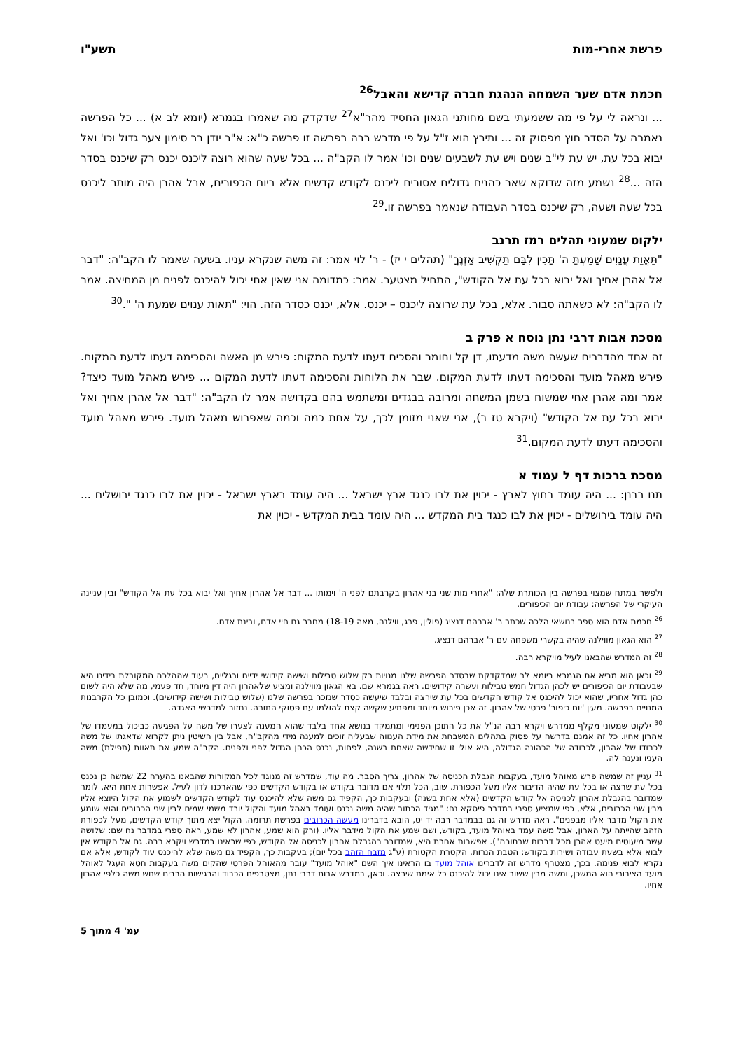פרשת אחרי-מות תשע"ו
חכמת אדם שער השמחה הנהגת חברה קדישא והאבל<sup>26</sup>
... ונראה לי על פי מה ששמעתי בשם מחותני הגאון החסיד מהר"א<sup>27</sup> שדקדק מה שאמרו בגמרא (יומא לב א) ... כל הפרשה נאמרה על הסדר חוץ מפסוק זה ... ותירץ הוא ז"ל על פי מדרש רבה בפרשה זו פרשה כ"א: א"ר יודן בר סימון צער גדול וכו' ואל יבוא בכל עת, יש עת לי"ב שנים ויש עת לשבעים שנים וכו' אמר לו הקב"ה ... בכל שעה שהוא רוצה ליכנס יכנס רק שיכנס בסדר הזה ...<sup>28</sup> נשמע מזה שדוקא שאר כהנים גדולים אסורים ליכנס לקודש קדשים אלא ביום הכפורים, אבל אהרן היה מותר ליכנס בכל שעה ושעה, רק שיכנס בסדר העבודה שנאמר בפרשה זו.<sup>29</sup>
ילקוט שמעוני תהלים רמז תרנב
"תַּאֲוַת עֲנָוִים שָׁמַעְתָּ ה' תָּכִין לִבָּם תַּקְשִׁיב אָזְנֶךָ" (תהלים י יז) - ר' לוי אמר: זה משה שנקרא עניו. בשעה שאמר לו הקב"ה: "דבר אל אהרן אחיך ואל יבוא בכל עת אל הקודש", התחיל מצטער. אמר: כמדומה אני שאין אחי יכול להיכנס לפנים מן המחיצה. אמר לו הקב"ה: לא כשאתה סבור. אלא, בכל עת שרוצה ליכנס – יכנס. אלא, יכנס כסדר הזה. הוי: "תאות ענוים שמעת ה' ".<sup>30</sup>
מסכת אבות דרבי נתן נוסח א פרק ב
זה אחד מהדברים שעשה משה מדעתו, דן קל וחומר והסכים דעתו לדעת המקום: פירש מן האשה והסכימה דעתו לדעת המקום. פירש מאהל מועד והסכימה דעתו לדעת המקום. שבר את הלוחות והסכימה דעתו לדעת המקום ... פירש מאהל מועד כיצד? אמר ומה אהרן אחי שמשוח בשמן המשחה ומרובה בבגדים ומשתמש בהם בקדושה אמר לו הקב"ה: "דבר אל אהרן אחיך ואל יבוא בכל עת אל הקודש" (ויקרא טז ב), אני שאני מזומן לכך, על אחת כמה וכמה שאפרוש מאהל מועד. פירש מאהל מועד והסכימה דעתו לדעת המקום.<sup>31</sup>
מסכת ברכות דף ל עמוד א
תנו רבנן: ... היה עומד בחוץ לארץ - יכוין את לבו כנגד ארץ ישראל ... היה עומד בארץ ישראל - יכוין את לבו כנגד ירושלים ... היה עומד בירושלים - יכוין את לבו כנגד בית המקדש ... היה עומד בבית המקדש - יכוין את
ולפשר במתח שמצוי בפרשה בין הכותרת שלה: "אחרי מות שני בני אהרון בקרבתם לפני ה' וימותו ... דבר אל אהרון אחיך ואל יבוא בכל עת אל הקודש" ובין עניינה העיקרי של הפרשה: עבודת יום הכיפורים.
<sup>26</sup> חכמת אדם הוא ספר בנושאי הלכה שכתב ר' אברהם דנציג (פולין, פרג, ווילנה, מאה 18-19) מחבר גם חיי אדם, ובינת אדם.
<sup>27</sup> הוא הגאון מווילנה שהיה בקשרי משפחה עם ר' אברהם דנציג.
<sup>28</sup> זה המדרש שהבאנו לעיל מויקרא רבה.
<sup>29</sup> וכאן הוא מביא את הגמרא ביומא לב שמדקדקת שבסדר הפרשה שלנו מנויות רק שלוש טבילות ושישה קידושי ידיים ורגליים, בעוד שההלכה המקובלת בידינו היא שבעבודת יום הכיפורים יש לכהן הגדול חמש טבילות ועשרה קידושים. ראה בגמרא שם. בא הגאון מווילנה ומציע שלאהרון היה דין מיוחד, חד פעמי, מה שלא היה לשום כהן גדול אחריו, שהוא יכול להיכנס אל קודש הקדשים בכל עת שירצה ובלבד שיעשה כסדר שנזכר בפרשה שלנו (שלוש טבילות ושישה קידושים). וכמובן כל הקרבנות המנויים בפרשה. מעין 'יום כיפור' פרטי של אהרון. זה אכן פירוש מיוחד ומפתיע שקשה קצת להולמו עם פסוקי התורה. נחזור למדרשי האגדה.
<sup>30</sup> ילקוט שמעוני מקלף ממדרש ויקרא רבה הנ"ל את כל התוכן הפנימי ומתמקד בנושא אחד בלבד שהוא המענה לצערו של משה על הפגיעה כביכול במעמדו של אהרון אחיו. כל זה אמנם בדרשה על פסוק בתהלים המשבחת את מידת הענווה שבעליה זוכים למענה מידי מהקב"ה, אבל בין השיטין ניתן לקרוא שדאגתו של משה לכבודו של אהרון, לכבודה של הכהונה הגדולה, היא אולי זו שחידשה שאחת בשנה, לפחות, נכנס הכהן הגדול לפני ולפנים. הקב"ה שמע את תאוות (תפילת) משה העניו ונענה לה.
<sup>31</sup> עניין זה שמשה פרש מאוהל מועד, בעקבות הגבלת הכניסה של אהרון, צריך הסבר. מה עוד, שמדרש זה מנוגד לכל המקורות שהבאנו בהערה 22 שמשה כן נכנס בכל עת שרצה או בכל עת שהיה הדיבור אליו מעל הכפורת. שוב, הכל תלוי אם מדובר בקודש או בקודש הקדשים כפי שהארכנו לדון לעיל. אפשרות אחת היא, לומר שמדובר בהגבלת אהרון לכניסה אל קודש הקדשים (אלא אחת בשנה) ובעקבות כך, הקפיד גם משה שלא להיכנס עוד לקודש הקדשים לשמוע את הקול היוצא אליו מבין שני הכרובים, אלא, כפי שמציע ספרי במדבר פיסקא נח: "מגיד הכתוב שהיה משה נכנס ועומד באהל מועד והקול יורד משמי שמים לבין שני הכרובים והוא שומע את הקול מדבר אליו מבפנים". ראה מדרש זה גם בבמדבר רבה יד יט, הובא בדברינו מעשה הכרובים בפרשת תרומה. הקול יצא מתוך קודש הקדשים, מעל לכפורת הזהב שהייתה על הארון, אבל משה עמד באוהל מועד, בקודש, ושם שמע את הקול מידבר אליו. (ורק הוא שמע, אהרון לא שמע, ראה ספרי במדבר נח שם: שלושה עשר מיעוטים מיעט אהרן מכל דברות שבתורה"). אפשרות אחרת היא, שמדובר בהגבלת אהרון לכניסה אל הקודש, כפי שראינו במדרש ויקרא רבה. גם אל הקודש אין לבוא אלא בשעת עבודה ושירות בקודש: הטבת הנרות, הקטרת הקטורת (ע"ג מזבח הזהב בכל יום); בעקבות כך, הקפיד גם משה שלא להיכנס עוד לקודש, אלא אם נקרא לבוא פנימה. בכך, מצטרף מדרש זה לדברינו אוהל מועד בו הראינו איך השם "אוהל מועד" עובר מהאוהל הפרטי שהקים משה בעקבות חטא העגל לאוהל מועד הציבורי הוא המשכן, ומשה מבין ששוב אינו יכול להיכנס כל אימת שירצה. וכאן, במדרש אבות דרבי נתן, מצטרפים הכבוד והרגישות הרבים שחש משה כלפי אהרון אחיו.
עמ' 4 מתוך 5